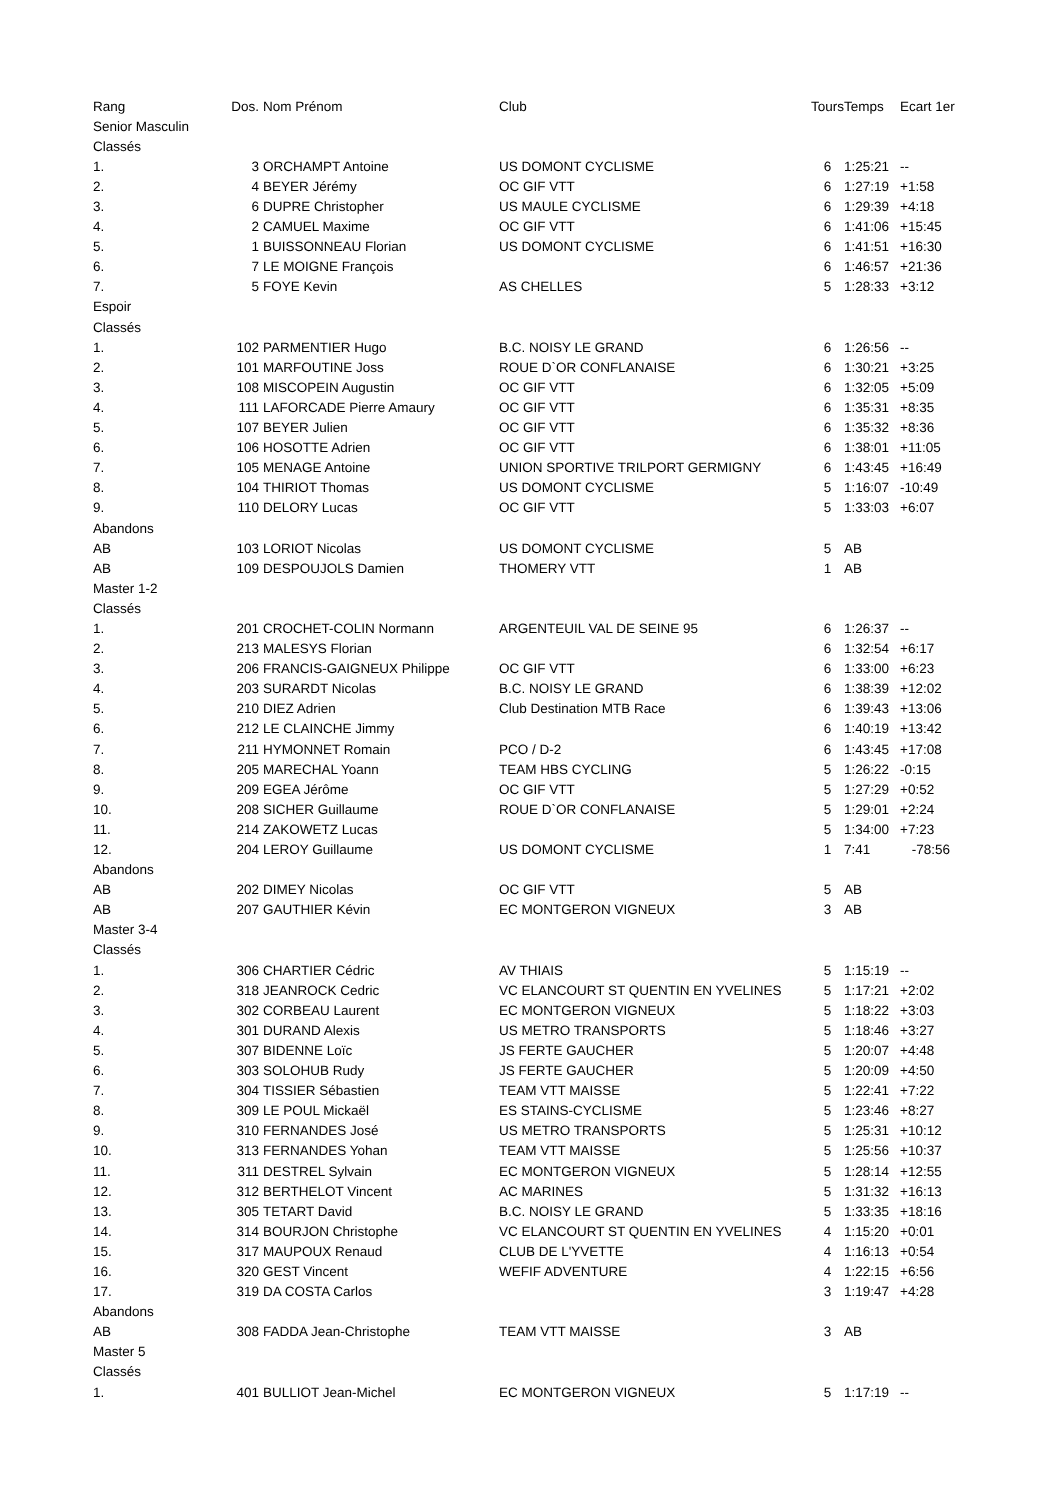| Rang | Dos. | Nom Prénom | Club | Tours | Temps | Ecart 1er |
| --- | --- | --- | --- | --- | --- | --- |
| Senior Masculin | | | | | | |
| Classés | | | | | | |
| 1. | 3 | ORCHAMPT Antoine | US DOMONT CYCLISME | 6 | 1:25:21 | -- |
| 2. | 4 | BEYER Jérémy | OC GIF VTT | 6 | 1:27:19 | +1:58 |
| 3. | 6 | DUPRE Christopher | US MAULE CYCLISME | 6 | 1:29:39 | +4:18 |
| 4. | 2 | CAMUEL Maxime | OC GIF VTT | 6 | 1:41:06 | +15:45 |
| 5. | 1 | BUISSONNEAU Florian | US DOMONT CYCLISME | 6 | 1:41:51 | +16:30 |
| 6. | 7 | LE MOIGNE François | | 6 | 1:46:57 | +21:36 |
| 7. | 5 | FOYE Kevin | AS CHELLES | 5 | 1:28:33 | +3:12 |
| Espoir | | | | | | |
| Classés | | | | | | |
| 1. | 102 | PARMENTIER Hugo | B.C. NOISY LE GRAND | 6 | 1:26:56 | -- |
| 2. | 101 | MARFOUTINE Joss | ROUE D`OR CONFLANAISE | 6 | 1:30:21 | +3:25 |
| 3. | 108 | MISCOPEIN Augustin | OC GIF VTT | 6 | 1:32:05 | +5:09 |
| 4. | 111 | LAFORCADE Pierre Amaury | OC GIF VTT | 6 | 1:35:31 | +8:35 |
| 5. | 107 | BEYER Julien | OC GIF VTT | 6 | 1:35:32 | +8:36 |
| 6. | 106 | HOSOTTE Adrien | OC GIF VTT | 6 | 1:38:01 | +11:05 |
| 7. | 105 | MENAGE Antoine | UNION SPORTIVE TRILPORT GERMIGNY | 6 | 1:43:45 | +16:49 |
| 8. | 104 | THIRIOT Thomas | US DOMONT CYCLISME | 5 | 1:16:07 | -10:49 |
| 9. | 110 | DELORY Lucas | OC GIF VTT | 5 | 1:33:03 | +6:07 |
| Abandons | | | | | | |
| AB | 103 | LORIOT Nicolas | US DOMONT CYCLISME | 5 | AB | |
| AB | 109 | DESPOUJOLS Damien | THOMERY VTT | 1 | AB | |
| Master 1-2 | | | | | | |
| Classés | | | | | | |
| 1. | 201 | CROCHET-COLIN Normann | ARGENTEUIL VAL DE SEINE 95 | 6 | 1:26:37 | -- |
| 2. | 213 | MALESYS Florian | | 6 | 1:32:54 | +6:17 |
| 3. | 206 | FRANCIS-GAIGNEUX Philippe | OC GIF VTT | 6 | 1:33:00 | +6:23 |
| 4. | 203 | SURARDT Nicolas | B.C. NOISY LE GRAND | 6 | 1:38:39 | +12:02 |
| 5. | 210 | DIEZ Adrien | Club Destination MTB Race | 6 | 1:39:43 | +13:06 |
| 6. | 212 | LE CLAINCHE Jimmy | | 6 | 1:40:19 | +13:42 |
| 7. | 211 | HYMONNET Romain | PCO / D-2 | 6 | 1:43:45 | +17:08 |
| 8. | 205 | MARECHAL Yoann | TEAM HBS CYCLING | 5 | 1:26:22 | -0:15 |
| 9. | 209 | EGEA Jérôme | OC GIF VTT | 5 | 1:27:29 | +0:52 |
| 10. | 208 | SICHER Guillaume | ROUE D`OR CONFLANAISE | 5 | 1:29:01 | +2:24 |
| 11. | 214 | ZAKOWETZ Lucas | | 5 | 1:34:00 | +7:23 |
| 12. | 204 | LEROY Guillaume | US DOMONT CYCLISME | 1 | 7:41 | -78:56 |
| Abandons | | | | | | |
| AB | 202 | DIMEY Nicolas | OC GIF VTT | 5 | AB | |
| AB | 207 | GAUTHIER Kévin | EC MONTGERON VIGNEUX | 3 | AB | |
| Master 3-4 | | | | | | |
| Classés | | | | | | |
| 1. | 306 | CHARTIER Cédric | AV THIAIS | 5 | 1:15:19 | -- |
| 2. | 318 | JEANROCK Cedric | VC ELANCOURT ST QUENTIN EN YVELINES | 5 | 1:17:21 | +2:02 |
| 3. | 302 | CORBEAU Laurent | EC MONTGERON VIGNEUX | 5 | 1:18:22 | +3:03 |
| 4. | 301 | DURAND Alexis | US METRO TRANSPORTS | 5 | 1:18:46 | +3:27 |
| 5. | 307 | BIDENNE Loïc | JS FERTE GAUCHER | 5 | 1:20:07 | +4:48 |
| 6. | 303 | SOLOHUB Rudy | JS FERTE GAUCHER | 5 | 1:20:09 | +4:50 |
| 7. | 304 | TISSIER Sébastien | TEAM VTT MAISSE | 5 | 1:22:41 | +7:22 |
| 8. | 309 | LE POUL Mickaël | ES STAINS-CYCLISME | 5 | 1:23:46 | +8:27 |
| 9. | 310 | FERNANDES José | US METRO TRANSPORTS | 5 | 1:25:31 | +10:12 |
| 10. | 313 | FERNANDES Yohan | TEAM VTT MAISSE | 5 | 1:25:56 | +10:37 |
| 11. | 311 | DESTREL Sylvain | EC MONTGERON VIGNEUX | 5 | 1:28:14 | +12:55 |
| 12. | 312 | BERTHELOT Vincent | AC MARINES | 5 | 1:31:32 | +16:13 |
| 13. | 305 | TETART David | B.C. NOISY LE GRAND | 5 | 1:33:35 | +18:16 |
| 14. | 314 | BOURJON Christophe | VC ELANCOURT ST QUENTIN EN YVELINES | 4 | 1:15:20 | +0:01 |
| 15. | 317 | MAUPOUX Renaud | CLUB DE L'YVETTE | 4 | 1:16:13 | +0:54 |
| 16. | 320 | GEST Vincent | WEFIF ADVENTURE | 4 | 1:22:15 | +6:56 |
| 17. | 319 | DA COSTA Carlos | | 3 | 1:19:47 | +4:28 |
| Abandons | | | | | | |
| AB | 308 | FADDA Jean-Christophe | TEAM VTT MAISSE | 3 | AB | |
| Master 5 | | | | | | |
| Classés | | | | | | |
| 1. | 401 | BULLIOT Jean-Michel | EC MONTGERON VIGNEUX | 5 | 1:17:19 | -- |